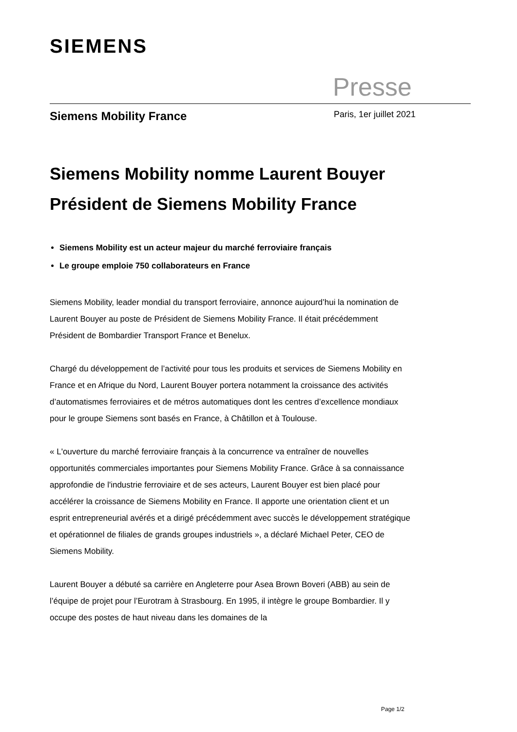SIEMENS
Presse
Siemens Mobility France Paris, 1er juillet 2021
Siemens Mobility nomme Laurent Bouyer Président de Siemens Mobility France
Siemens Mobility est un acteur majeur du marché ferroviaire français
Le groupe emploie 750 collaborateurs en France
Siemens Mobility, leader mondial du transport ferroviaire, annonce aujourd’hui la nomination de Laurent Bouyer au poste de Président de Siemens Mobility France. Il était précédemment Président de Bombardier Transport France et Benelux.
Chargé du développement de l’activité pour tous les produits et services de Siemens Mobility en France et en Afrique du Nord, Laurent Bouyer portera notamment la croissance des activités d’automatismes ferroviaires et de métros automatiques dont les centres d’excellence mondiaux pour le groupe Siemens sont basés en France, à Châtillon et à Toulouse.
« L'ouverture du marché ferroviaire français à la concurrence va entraîner de nouvelles opportunités commerciales importantes pour Siemens Mobility France. Grâce à sa connaissance approfondie de l'industrie ferroviaire et de ses acteurs, Laurent Bouyer est bien placé pour accélérer la croissance de Siemens Mobility en France. Il apporte une orientation client et un esprit entrepreneurial avérés et a dirigé précédemment avec succès le développement stratégique et opérationnel de filiales de grands groupes industriels », a déclaré Michael Peter, CEO de Siemens Mobility.
Laurent Bouyer a débuté sa carrière en Angleterre pour Asea Brown Boveri (ABB) au sein de l’équipe de projet pour l’Eurotram à Strasbourg. En 1995, il intègre le groupe Bombardier. Il y occupe des postes de haut niveau dans les domaines de la
Page 1/2